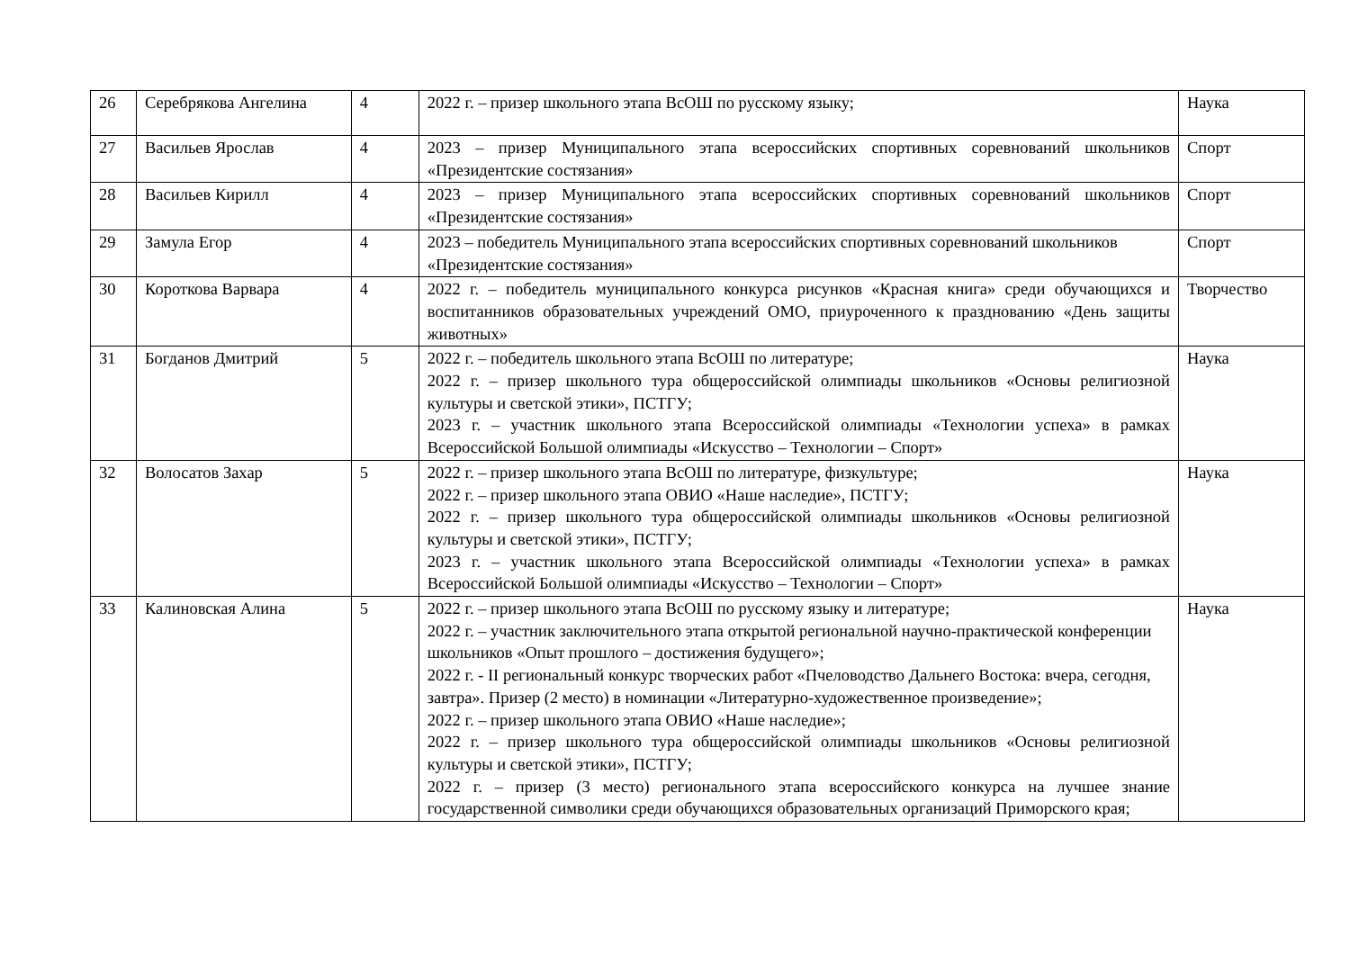| 26 | Серебрякова Ангелина | 4 | 2022 г. – призер школьного этапа ВсОШ по русскому языку; | Наука |
| 27 | Васильев Ярослав | 4 | 2023 – призер Муниципального этапа всероссийских спортивных соревнований школьников «Президентские состязания» | Спорт |
| 28 | Васильев Кирилл | 4 | 2023 – призер Муниципального этапа всероссийских спортивных соревнований школьников «Президентские состязания» | Спорт |
| 29 | Замула Егор | 4 | 2023 – победитель Муниципального этапа всероссийских спортивных соревнований школьников «Президентские состязания» | Спорт |
| 30 | Короткова Варвара | 4 | 2022 г. – победитель муниципального конкурса рисунков «Красная книга» среди обучающихся и воспитанников образовательных учреждений ОМО, приуроченного к празднованию «День защиты животных» | Творчество |
| 31 | Богданов Дмитрий | 5 | 2022 г. – победитель школьного этапа ВсОШ по литературе; 2022 г. – призер школьного тура общероссийской олимпиады школьников «Основы религиозной культуры и светской этики», ПСТГУ; 2023 г. – участник школьного этапа Всероссийской олимпиады «Технологии успеха» в рамках Всероссийской Большой олимпиады «Искусство – Технологии – Спорт» | Наука |
| 32 | Волосатов Захар | 5 | 2022 г. – призер школьного этапа ВсОШ по литературе, физкультуре; 2022 г. – призер школьного этапа ОВИО «Наше наследие», ПСТГУ; 2022 г. – призер школьного тура общероссийской олимпиады школьников «Основы религиозной культуры и светской этики», ПСТГУ; 2023 г. – участник школьного этапа Всероссийской олимпиады «Технологии успеха» в рамках Всероссийской Большой олимпиады «Искусство – Технологии – Спорт» | Наука |
| 33 | Калиновская Алина | 5 | 2022 г. – призер школьного этапа ВсОШ по русскому языку и литературе; 2022 г. – участник заключительного этапа открытой региональной научно-практической конференции школьников «Опыт прошлого – достижения будущего»; 2022 г. - II региональный конкурс творческих работ «Пчеловодство Дальнего Востока: вчера, сегодня, завтра». Призер (2 место) в номинации «Литературно-художественное произведение»; 2022 г. – призер школьного этапа ОВИО «Наше наследие»; 2022 г. – призер школьного тура общероссийской олимпиады школьников «Основы религиозной культуры и светской этики», ПСТГУ; 2022 г. – призер (3 место) регионального этапа всероссийского конкурса на лучшее знание государственной символики среди обучающихся образовательных организаций Приморского края; | Наука |